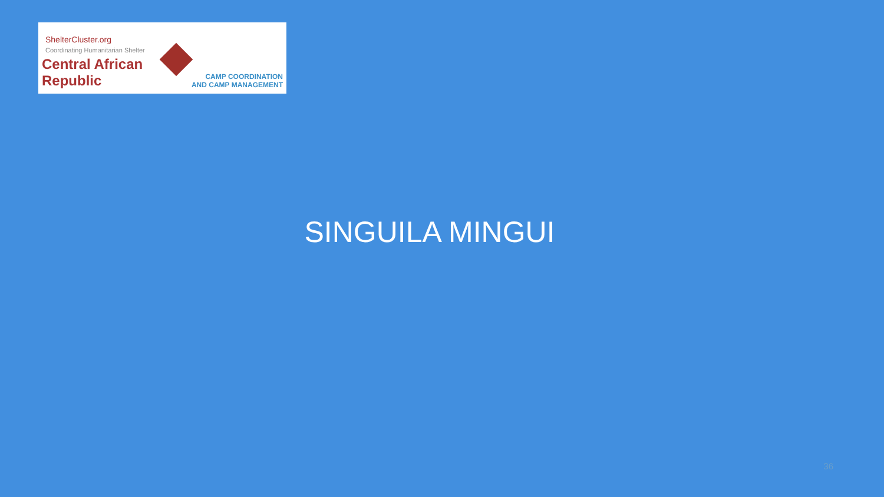ShelterCluster.org
Coordinating Humanitarian Shelter
Central African Republic
CAMP COORDINATION
AND CAMP MANAGEMENT
SINGUILA MINGUI
36